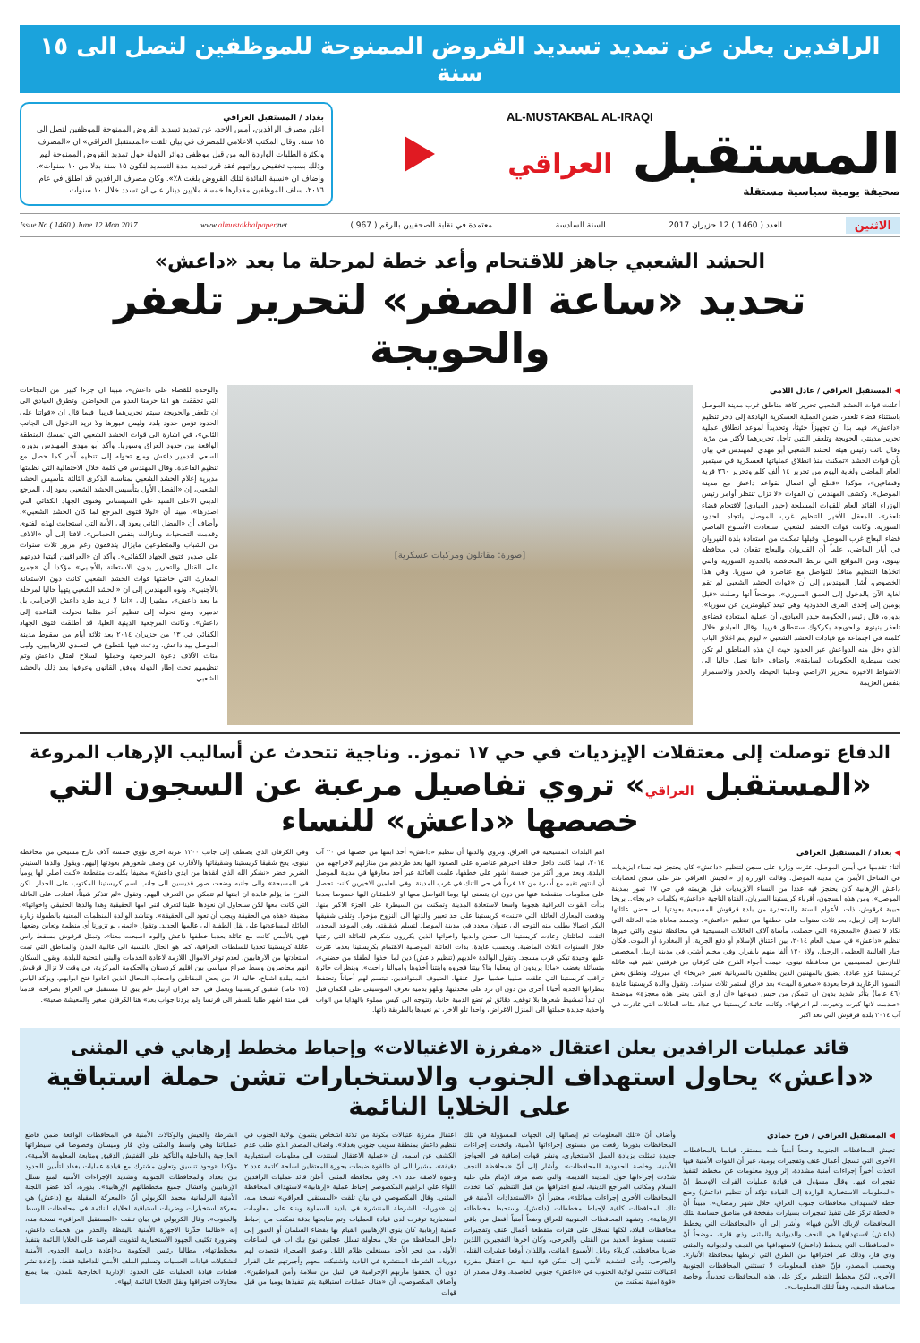الرافدين يعلن عن تمديد تسديد القروض الممنوحة للموظفين لتصل الى ١٥ سنة
AL-MUSTAKBAL AL-IRAQI
المستقبل العراقي
صحيفة يومية سياسية مستقلة
بغداد / المستقبل العراقي
اعلن مصرف الرافدين، أمس الاحد، عن تمديد تسديد القروض الممنوحة للموظفين لتصل الى ١٥ سنة. وقال المكتب الاعلامي للمصرف في بيان تلقت «المستقبل العراقي» ان «المصرف ولكثرة الطلبات الواردة اليه من قبل موظفي دوائر الدولة حول تمديد القروض الممنوحة لهم وذلك بسبب تخفيض رواتبهم فقد قرر تمديد مدة التسديد لتكون ١٥ سنة بدلا من ١٠ سنوات». واضاف ان «نسبة الفائدة لتلك القروض بلغت ٨٪». وكان مصرف الرافدين قد اطلق في عام ٢٠١٦، سلف للموظفين مقدارها خمسة ملايين دينار على ان تسدد خلال ١٠ سنوات.
الاثنين العدد ( 1460 ) 12 حزيران 2017 السنة السادسة معتمدة في نقابة الصحفيين بالرقم ( 967 ) www.almustakbalpaper.net Issue No ( 1460 ) June 12 Mon 2017
الحشد الشعبي جاهز للاقتحام وأعد خطة لمرحلة ما بعد «داعش»
تحديد «ساعة الصفر» لتحرير تلعفر والحويجة
◀ المستقبل العراقي / عادل اللامي
أعلنت قوات الحشد الشعبي تحرير كافة مناطق غرب مدينة الموصل باستثناء قضاء تلعفر، ضمن العملية العسكرية الهادفة إلى دحر تنظيم «داعش»، فيما بدا أن تجهيزاً حثيثاً، وتحديداً لموعد انطلاق عملية تحرير مدينتي الحويجة وتلعفر اللتين تأجل تحريرهما لأكثر من مرّة. وقال نائب رئيس هيئة الحشد الشعبي أبو مهدي المهندس في بيان بأن قوات الحشد «تمكنت منذ انطلاق عملياتها العسكرية في سبتمبر العام الماضي ولغاية اليوم من تحرير ١٤ ألف كلم وتحرير ٣٦٠ قرية وقضاءين»، مؤكدا «قطع أي اتصال لقواعد داعش مع مدينة الموصل». وكشف المهندس أن القوات «لا تزال تنتظر أوامر رئيس الوزراء القائد العام للقوات المسلحة (حيدر العبادي) لاقتحام قضاء تلعفر»، المعقل الأخير للتنظيم غرب الموصل باتجاه الحدود السورية. وكانت قوات الحشد الشعبي استعادت الأسبوع الماضي قضاء البعاج غرب الموصل، وقبلها تمكنت من استعادة بلدة القيروان في أيار الماضي، علماً أن القيروان والبعاج تقعان في محافظة نينوى، ومن المواقع التي تربط المحافظة بالحدود السورية والتي اتخذها التنظيم منافذ للتواصل مع عناصره في سوريا. وفي هذا الخصوص، أشار المهندس إلى أن «قوات الحشد الشعبي لم تقم لغاية الآن بالدخول إلى العمق السوري»، موضحاً أنها وصلت «قبل يومين إلى إحدى القرى الحدودية وهي تبعد كيلومترين عن سوريا». بدوره، قال رئيس الحكومة حيدر العبادي، أن عملية استعادة قضاءي تلعفر بنينوى والحويجة بكركوك ستنطلق قريبا. وقال العبادي خلال كلمته في اجتماعه مع قيادات الحشد الشعبي «اليوم يتم اغلاق الباب الذي دخل منه الدواعش عبر الحدود حيث ان هذه المناطق لم تكن تحت سيطرة الحكومات السابقة». واضاف «اننا نصل حاليا الى الاشواط الاخيرة لتحرير الاراضي وعلينا الحيطة والحذر والاستمرار بنفس العزيمة
[صورة: مقاتلون ومركبات عسكرية]
والوحدة للقضاء على داعش»، مبينا ان جزءا كبيرا من النجاحات التي تحققت هو اننا حرمنا العدو من الحواضن. وتطرق العبادي الى ان تلعفر والحويجة سيتم تحريرهما قريبا. فيما قال ان «قواتنا على الحدود تؤمن حدود بلدنا وليس عبورها ولا نريد الدخول الى الجانب الثاني»، في اشارة الى قوات الحشد الشعبي التي تمسك المنطقة الواقعة بين حدود العراق وسوريا. وأكد أبو مهدي المهندس بدوره، السعي لتدمير داعش ومنع تحوله إلى تنظيم آخر كما حصل مع تنظيم القاعدة. وقال المهندس في كلمة خلال الاحتفالية التي نظمتها مديرية إعلام الحشد الشعبي بمناسبة الذكرى الثالثة لتأسيس الحشد الشعبي، إن «الفضل الأول بتأسيس الحشد الشعبي يعود إلى المرجع الديني الاعلى السيد علي السيستاني وفتوى الجهاد الكفائي التي اصدرها»، مبينا أن «لولا فتوى المرجع لما كان الحشد الشعبي». وأضاف أن «الفضل الثاني يعود إلى الأمة التي استجابت لهذه الفتوى وقدمت التضحيات ومازالت بنفس الحماس»، لافتا إلى أن «الالاف من الشباب والمتطوعين مايزال يتدفقون رغم مرور ثلاث سنوات على صدور فتوى الجهاد الكفائي». وأكد ان «العراقيين اثبتوا قدرتهم على القتال والتحرير بدون الاستعانة بالأجنبي» مؤكدا أن «جميع المعارك التي خاضتها قوات الحشد الشعبي كانت دون الاستعانة بالأجنبي». ونوه المهندس إلى ان «الحشد الشعبي يتهيأ حاليا لمرحلة ما بعد داعش»، مشيرا إلى «اننا لا نريد طرد داعش الإجرامي بل تدميره ومنع تحوله إلى تنظيم آخر مثلما تحولت القاعدة إلى داعش». وكانت المرجعية الدينية العليا، قد أطلقت فتوى الجهاد الكفائي في ١٣ من حزيران ٢٠١٤ بعد ثلاثة أيام من سقوط مدينة الموصل بيد داعش، ودعت فيها للتطوع في التصدي للارهابيين. ولبى مئات الآلاف دعوة المرجعية وحملوا السلاح لقتال داعش وتم تنظيمهم تحت إطار الدولة ووفق القانون وعرفوا بعد ذلك بالحشد الشعبي.
الدفاع توصلت إلى معتقلات الإيزديات في حي ١٧ تموز.. وناجية تتحدث عن أساليب الإرهاب المروعة
«المستقبل العراقي» تروي تفاصيل مرعبة عن السجون التي خصصها «داعش» للنساء
◀ بغداد / المستقبل العراقي
أثناء تقدمها في أيمن الموصل، عثرت وزارة على سجن لتنظيم «داعش» كان يحتجز فيه نساء ايزيديات في الساحل الأيمن من مدينة الموصل. وقالت الوزارة إن «الجيش العراقي عثر على سجن لعصابات داعش الإرهابية كان يحتجز فيه عددا من النساء الايزيديات قبل هزيمته في حي ١٧ تموز بمدينة الموصل». ومن هذه السجون، أقرباء كريستينا السريان، الفتاة الناجية «داعش» بكلمات «بريخا».. بريخا حبيبة قرقوش، ذات الأعوام الستة والمتحدرة من بلدة قرقوش المسيحية بعودتها إلى حضن عائلتها النازحة إلى اربيل، بعد ثلاث سنوات على خطفها من تنظيم «داعش». وتجسد معاناة هذه العائلة التي تكاد لا تصدق «المعجزة» التي حصلت، مأساة آلاف العائلات المسيحية في محافظة نينوى والتي خيرها تنظيم «داعش» في صيف العام ٢٠١٤، بين اعتناق الإسلام أو دفع الجزية، أو المغادرة أو الموت. فكان خيار الغالبية العظمى الرحيل، ولاذ ١٢٠ ألفا منهم بالفرار. وفي مخيم أشتي في مدينة اربيل المخصص للنازحين المسيحيين من محافظة نينوى، خيمت أجواء الفرح على كرفان من غرفتين تقيم فيه عائلة كريستينا عزو عبادة. يضيق بالمهنئين الذين يطلقون بالسريانية تعبير «بريخا» اي مبروك. وتطلق بعض النسوة الزغاريد فرحا بعودة «صغيرة البيت» بعد فراق استمر ثلاث سنوات. وتقول والدة كريستينا عايدة (٤٦ عاما) بتأثر شديد بدون ان تتمكن من حبس دموعها «ان ارى ابنتي يعني هذه معجزة» موضحة «صدمت لانها كبرت وتغيرت. لم اعرفها». وكانت عائلة كريستينا في عداد مئات العائلات التي غادرت في آب ٢٠١٤ بلدة قرقوش التي تعد اكبر
اهم البلدات المسيحية في العراق. وتروي والدتها أن تنظيم «داعش» أخذ ابنتها من حضنها في ٢٠ آب ٢٠١٤، فيما كانت داخل حافلة اجبرهم عناصره على الصعود اليها بعد طردهم من منازلهم لاخراجهم من البلدة. وبعد مرور أكثر من خمسة أشهر على خطفها، علمت العائلة عبر أحد معارفها في مدينة الموصل أن ابنتهم تقيم مع أسرة من ١٢ فرداً في حي التنك في غرب المدينة. وفي العامين الاخيرين كانت تحصل على معلومات متقطعة عنها من دون ان يتسنى لها يوما التواصل معها او الاطمئنان اليها خصوصا بعدما بدأت القوات العراقية هجوما واسعا لاستعادة المدينة وتمكنت من السيطرة على الجزء الاكبر منها. ودفعت المعارك العائلة التي «تبنت» كريستينا على حد تعبير والدتها الى النزوح مؤخرا. وتلقى شقيقها البكر اتصالا يطلب منه التوجه الى عنوان محدد في مدينة الموصل لتسلم شقيقته. وفي الموعد المحدد، التقت العائلتان وعادت كريستينا الى حضن والديها واخواتها الذين يكررون شكرهم للعائلة التي رعتها خلال السنوات الثلاث الماضية. وبحسب عايدة، بدات العائلة الموصلية الاهتمام بكريستينا بعدما عثرت عليها وحيدة تبكي قرب مسجد. وتقول الوالدة «لديهم (تنظيم داعش) دين لما اخذوا الطفلة من حضني»، متسائلة بغضب «ماذا يريدون ان يفعلوا بنا؟ بيتنا فجروه وابنتنا أخذوها واموالنا راحت». وبنظرات حائرة تراقب كريستينا التي علقت صليبا خشبيا حول عنقها، الضيوف المتوافدين. تبتسم لهم أحياناً وتحتفظ بنظراتها الجدية أحيانا أخرى من دون ان ترد على محدثيها. وتلهو بدمية تعزف الموسيقى على الكمان قبل ان تبدأ تمشيط شعرها بلا توقف. دقائق ثم تضع الدمية جانبا، وتتوجه الى كيس مملوء بالهدايا من اثواب واحذية جديدة حملتها الى المنزل الاغراض، واحدا تلو الاخر، ثم تعيدها بالطريقة ذاتها.
وفي الكرفان الذي يصطف إلى جانب ١٢٠٠ عربة اخرى تؤوي خمسة آلاف نازح مسيحي من محافظة نينوى، يعج شقيقا كريستينا وشقيقاتها والأقارب عن وصف شعورهم بعودتها إليهم. ويقول والدها الستيني الضرير خضر «نشكر الله الذي انقذها من ايدي داعش» مضيفا بكلمات متقطعة «كنت اصلي لها يومياً في المسبحة» والى جانبه وضعت صور قديسين الى جانب اسم كريستينا المكتوب على الجدار. لكن الفرح ما يؤلم عايدة ان ابنتها لم تتمكن من التعرف اليهم. وتقول «لم تتذكر شيئاً، اعتادت على العائلة التي كانت معها لكن سنحاول ان نعودها علينا لتعرف انني امها الحقيقية وهذا والدها الحقيقي واخواتها»، مضيفة «هذه هي الحقيقة ويجب أن تعود الى الحقيقة». وتناشد الوالدة المنظمات المعنية بالطفولة زيارة العائلة لمساعدتها على نقل الطفلة الى عالمها الجديد. وتقول «اتمنى لو تزورنا أي منظمة وتعاين وضعها. فهي بالأمس كانت مع عائلة بعدما خطفها داعش واليوم اصبحت معنا». وتمثل قرقوش مسقط راس عائلة كريستينا تحديا للسلطات العراقية، كما هو الحال بالنسبة الى غالبية المدن والمناطق التي تمت استعادتها من الارهابيين، لعدم توفر الاموال اللازمة لاعادة الخدمات والبنى التحتية للبلدة. ويقول السكان انهم محاصرون وسط صراع سياسي بين اقليم كردستان والحكومة المركزية، في وقت لا تزال قرقوش اشبه ببلدة اشباح، خالية الا من بعض المقاتلين واصحاب المحال الذين اعادوا فتح ابوابهم. ويؤكد الياس (٢٥ عاما) شقيق كريستينا ويعمل في احد افران اربيل «لم يبق لنا مستقبل في العراق بصراحة، قدمنا قبل ستة اشهر طلبا للسفر الى فرنسا ولم يردنا جواب بعد» هنا الكرفان صغير والمعيشة صعبة».
قائد عمليات الرافدين يعلن اعتقال «مفرزة الاغتيالات» وإحباط مخطط إرهابي في المثنى
«داعش» يحاول استهداف الجنوب والاستخبارات تشن حملة استباقية على الخلايا النائمة
◀ المستقبل العراقي / فرح حمادي
تعيش المحافظات الجنوبية وضعاً أمنياً شبه مستقر، قياسا بالمحافظات الأخرى التي تسجل أعمال عنف وتفجيرات يومية، غير أن القوات الأمنية فيها اتخذت أخيراً إجراءات أمنية مشددة، إثر ورود معلومات عن مخطط لتنفيذ تفجيرات فيها. وقال مسؤول في قيادة عمليات الفرات الأوسط إنّ «المعلومات الاستخبارية الواردة إلى القيادة تؤكد أن تنظيم (داعش) وضع خطة لاستهداف محافظات جنوب العراق، خلال شهر رمضان»، مبيناً أنّ «الخطة تركز على تنفيذ تفجيرات بسيارات مفخخة في مناطق حساسة بتلك المحافظات لإرباك الأمن فيها». وأشار إلى أن «المحافظات التي يخطط (داعش) لاستهدافها هي النجف والديوانية والمثنى وذي قار»، موضحاً أنّ «المحافظات التي يخطط (داعش) لاستهدافها هي النجف والديوانية والمثنى وذي قار، وذلك عبر اختراقها من الطرق التي تربطها بمحافظة الأنبار». وبحسب المصدر، فإنّ «هذه المعلومات لا تستثني المحافظات الجنوبية الأخرى، لكنّ مخطط التنظيم يركز على هذه المحافظات تحديداً، وخاصة محافظة النجف، وفقاً لتلك المعلومات».
وأضاف أنّ «تلك المعلومات تم إيصالها إلى الجهات المسؤولة في تلك المحافظات بدورها رفعت من مستوى إجراءاتها الأمنية، واتخذت إجراءات جديدة تمثلت بزيادة العمل الاستخباري، ونشر قوات إضافية في الحواجز الأمنية، وخاصة الحدودية للمحافظات». وأشار إلى أنّ «محافظة النجف شدّدت إجراءاتها حول المدينة القديمة، والتي تضم مرقد الإمام علي عليه السلام ومكاتب المراجع الدينية، لمنع اختراقها من قبل التنظيم، كما اتخذت المحافظات الأخرى إجراءات مماثلة»، معتبراً أنّ «الاستعدادات الأمنية في تلك المحافظات كافية لإحباط مخططات (داعش)، وستحبط مخططاته الإرهابية». وتشهد المحافظات الجنوبية للعراق وضعاً أمنياً أفضل من باقي محافظات البلاد، لكنّها تسجّل على فترات متقطعة أعمال عنف وتفجيرات تتسبب بسقوط العديد من القتلى والجرحى، وكان آخرها التفجيرين اللذين ضربا محافظتي كربلاء وبابل الأسبوع الفائت، واللذان أوقعا عشرات القتلى والجرحى. وأدى التشديد الأمني إلى تمكن قوة امنية من اعتقال مفرزة اغتيالات تنتمي لولاية الجنوب في «داعش» جنوبي العاصمة. وقال مصدر ان «قوة امنية تمكنت من
اعتقال مفرزة اغتيالات مكونة من ثلاثة اشخاص ينتمون لولاية الجنوب في تنظيم داعش بمنطقة سويب جنوبي بغداد». واضاف المصدر الذي طلب عدم الكشف عن اسمه، ان «عملية الاعتقال استندت الى معلومات استخبارية دقيقة»، مشيرا الى ان «القوة ضبطت بحوزة المعتقلين اسلحة كاتمة عدد ٢ وعبوة لاصقة عدد ١». وفي محافظة المثنى، أعلن قائد عمليات الرافدين اللواء علي ابراهيم المكصوصي إحباط عملية «إرهابية» لاستهداف المحافظة المثنى. وقال المكصوصي في بيان تلقت «المستقبل العراقي» نسخة منه، إن «دوريات الشرطة المنتشرة في بادية السماوة وبناء على معلومات استخبارية توفرت لدى قيادة العمليات وتم متابعتها بدقة تمكنت من إحباط عملية إرهابية كان ينوي الإرهابيين القيام بها بقضاء السلمان أو العبور إلى داخل المحافظة من خلال محاولة تسلل عجلتين نوع بيك اب في الساعات الأولى من فجر الأحد مستغلين ظلام الليل وعمق الصحراء فتصدت لهم دوريات الشرطة المنتشرة في البادية واشتبكت معهم وأجبرتهم على الفرار دون أن يحققوا مآربهم الإجرامية في النيل من سلامة وأمن المواطنين». وأضاف المكصوصي، أن «هناك عمليات استباقية يتم تنفيذها يوميا من قبل قوات
الشرطة والجيش والوكالات الأمنية في المحافظات الواقعة ضمن قاطع عملياتنا وهي واسط والمثنى وذي قار وميسان وخصوصا في سيطراتها الخارجية والداخلية والتأكيد على التفتيش الدقيق ومتابعة المعلومة الأمنية»، مؤكدا «وجود تنسيق وتعاون مشترك مع قيادة عمليات بغداد لتأمين الحدود بين بغداد والمحافظات الجنوبية وتشديد الإجراءات الأمنية لمنع تسلل الإرهابيين وافشال جميع مخططاتهم الإرهابية». بدوره، أكد عضو اللجنة الأمنية البرلمانية محمد الكربولي أنّ «المعركة المقبلة مع (داعش) هي معركة استخبارات وضربات استباقية لخلاياه النائمة في محافظات الوسط والجنوب». وقال الكربولي في بيان تلقت «المستقبل العراقي» نسخة منه، إنه «طالما حذّرنا الأجهزة الأمنية باليقظة والحذر من هجمات داعش، وضرورة تكثيف الجهود الاستخبارية لتفويت الفرصة على الخلايا النائمة بتنفيذ مخططاتها»، مطالبا رئيس الحكومة بـ«إعادة دراسة الجدوى الأمنية لتشكيلات قيادات العمليات وتسليم الملف الأمني للداخلية فقط، وإعادة نشر قطعات قيادة العمليات على الحدود الإدارية الخارجية للمدن، بما يمنع محاولات اختراقها ونقل الخلايا النائمة إليها».